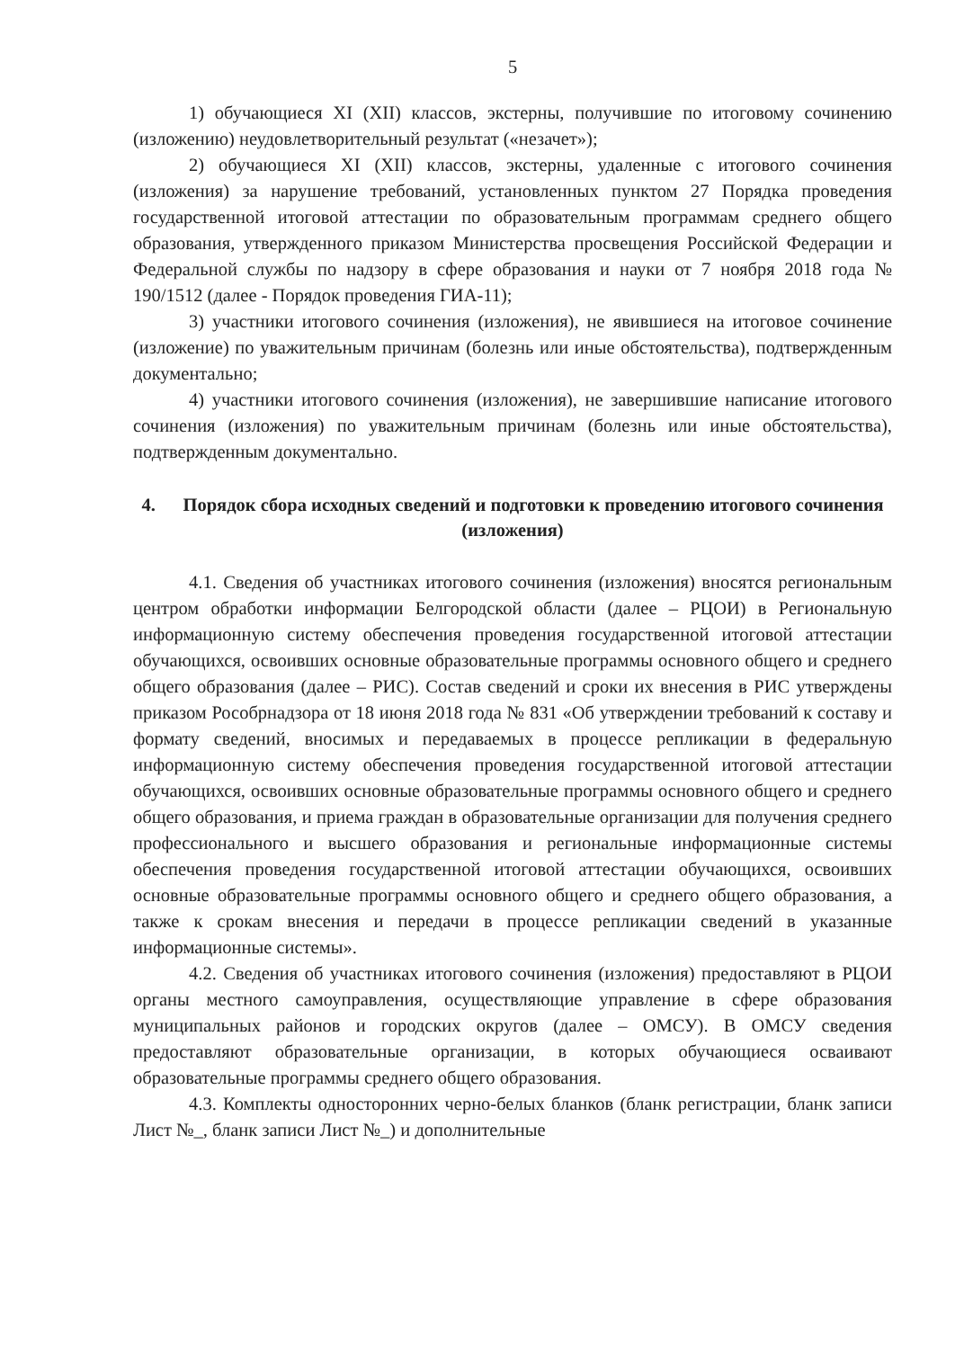5
1) обучающиеся XI (XII) классов, экстерны, получившие по итоговому сочинению (изложению) неудовлетворительный результат («незачет»);
2) обучающиеся XI (XII) классов, экстерны, удаленные с итогового сочинения (изложения) за нарушение требований, установленных пунктом 27 Порядка проведения государственной итоговой аттестации по образовательным программам среднего общего образования, утвержденного приказом Министерства просвещения Российской Федерации и Федеральной службы по надзору в сфере образования и науки от 7 ноября 2018 года № 190/1512 (далее - Порядок проведения ГИА-11);
3) участники итогового сочинения (изложения), не явившиеся на итоговое сочинение (изложение) по уважительным причинам (болезнь или иные обстоятельства), подтвержденным документально;
4) участники итогового сочинения (изложения), не завершившие написание итогового сочинения (изложения) по уважительным причинам (болезнь или иные обстоятельства), подтвержденным документально.
4. Порядок сбора исходных сведений и подготовки к проведению итогового сочинения (изложения)
4.1. Сведения об участниках итогового сочинения (изложения) вносятся региональным центром обработки информации Белгородской области (далее – РЦОИ) в Региональную информационную систему обеспечения проведения государственной итоговой аттестации обучающихся, освоивших основные образовательные программы основного общего и среднего общего образования (далее – РИС). Состав сведений и сроки их внесения в РИС утверждены приказом Рособрнадзора от 18 июня 2018 года № 831 «Об утверждении требований к составу и формату сведений, вносимых и передаваемых в процессе репликации в федеральную информационную систему обеспечения проведения государственной итоговой аттестации обучающихся, освоивших основные образовательные программы основного общего и среднего общего образования, и приема граждан в образовательные организации для получения среднего профессионального и высшего образования и региональные информационные системы обеспечения проведения государственной итоговой аттестации обучающихся, освоивших основные образовательные программы основного общего и среднего общего образования, а также к срокам внесения и передачи в процессе репликации сведений в указанные информационные системы».
4.2. Сведения об участниках итогового сочинения (изложения) предоставляют в РЦОИ органы местного самоуправления, осуществляющие управление в сфере образования муниципальных районов и городских округов (далее – ОМСУ). В ОМСУ сведения предоставляют образовательные организации, в которых обучающиеся осваивают образовательные программы среднего общего образования.
4.3. Комплекты односторонних черно-белых бланков (бланк регистрации, бланк записи Лист №_, бланк записи Лист №_) и дополнительные